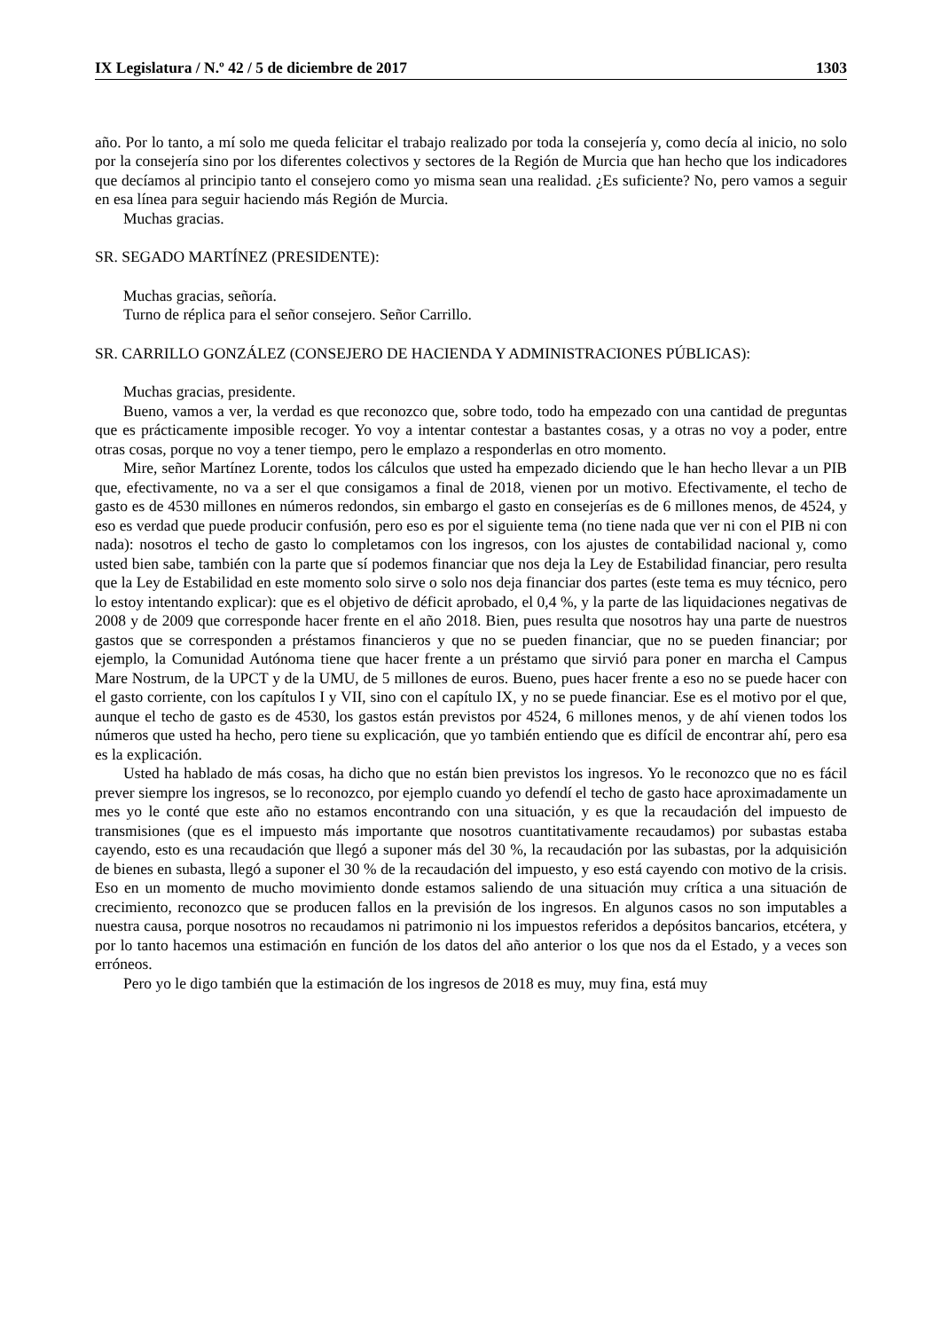IX Legislatura / N.º 42 / 5 de diciembre de 2017 1303
año. Por lo tanto, a mí solo me queda felicitar el trabajo realizado por toda la consejería y, como decía al inicio, no solo por la consejería sino por los diferentes colectivos y sectores de la Región de Murcia que han hecho que los indicadores que decíamos al principio tanto el consejero como yo misma sean una realidad. ¿Es suficiente? No, pero vamos a seguir en esa línea para seguir haciendo más Región de Murcia.
Muchas gracias.
SR. SEGADO MARTÍNEZ (PRESIDENTE):
Muchas gracias, señoría.
Turno de réplica para el señor consejero. Señor Carrillo.
SR. CARRILLO GONZÁLEZ (CONSEJERO DE HACIENDA Y ADMINISTRACIONES PÚBLICAS):
Muchas gracias, presidente.
Bueno, vamos a ver, la verdad es que reconozco que, sobre todo, todo ha empezado con una cantidad de preguntas que es prácticamente imposible recoger. Yo voy a intentar contestar a bastantes cosas, y a otras no voy a poder, entre otras cosas, porque no voy a tener tiempo, pero le emplazo a responderlas en otro momento.
Mire, señor Martínez Lorente, todos los cálculos que usted ha empezado diciendo que le han hecho llevar a un PIB que, efectivamente, no va a ser el que consigamos a final de 2018, vienen por un motivo. Efectivamente, el techo de gasto es de 4530 millones en números redondos, sin embargo el gasto en consejerías es de 6 millones menos, de 4524, y eso es verdad que puede producir confusión, pero eso es por el siguiente tema (no tiene nada que ver ni con el PIB ni con nada): nosotros el techo de gasto lo completamos con los ingresos, con los ajustes de contabilidad nacional y, como usted bien sabe, también con la parte que sí podemos financiar que nos deja la Ley de Estabilidad financiar, pero resulta que la Ley de Estabilidad en este momento solo sirve o solo nos deja financiar dos partes (este tema es muy técnico, pero lo estoy intentando explicar): que es el objetivo de déficit aprobado, el 0,4 %, y la parte de las liquidaciones negativas de 2008 y de 2009 que corresponde hacer frente en el año 2018. Bien, pues resulta que nosotros hay una parte de nuestros gastos que se corresponden a préstamos financieros y que no se pueden financiar, que no se pueden financiar; por ejemplo, la Comunidad Autónoma tiene que hacer frente a un préstamo que sirvió para poner en marcha el Campus Mare Nostrum, de la UPCT y de la UMU, de 5 millones de euros. Bueno, pues hacer frente a eso no se puede hacer con el gasto corriente, con los capítulos I y VII, sino con el capítulo IX, y no se puede financiar. Ese es el motivo por el que, aunque el techo de gasto es de 4530, los gastos están previstos por 4524, 6 millones menos, y de ahí vienen todos los números que usted ha hecho, pero tiene su explicación, que yo también entiendo que es difícil de encontrar ahí, pero esa es la explicación.
Usted ha hablado de más cosas, ha dicho que no están bien previstos los ingresos. Yo le reconozco que no es fácil prever siempre los ingresos, se lo reconozco, por ejemplo cuando yo defendí el techo de gasto hace aproximadamente un mes yo le conté que este año no estamos encontrando con una situación, y es que la recaudación del impuesto de transmisiones (que es el impuesto más importante que nosotros cuantitativamente recaudamos) por subastas estaba cayendo, esto es una recaudación que llegó a suponer más del 30 %, la recaudación por las subastas, por la adquisición de bienes en subasta, llegó a suponer el 30 % de la recaudación del impuesto, y eso está cayendo con motivo de la crisis. Eso en un momento de mucho movimiento donde estamos saliendo de una situación muy crítica a una situación de crecimiento, reconozco que se producen fallos en la previsión de los ingresos. En algunos casos no son imputables a nuestra causa, porque nosotros no recaudamos ni patrimonio ni los impuestos referidos a depósitos bancarios, etcétera, y por lo tanto hacemos una estimación en función de los datos del año anterior o los que nos da el Estado, y a veces son erróneos.
Pero yo le digo también que la estimación de los ingresos de 2018 es muy, muy fina, está muy